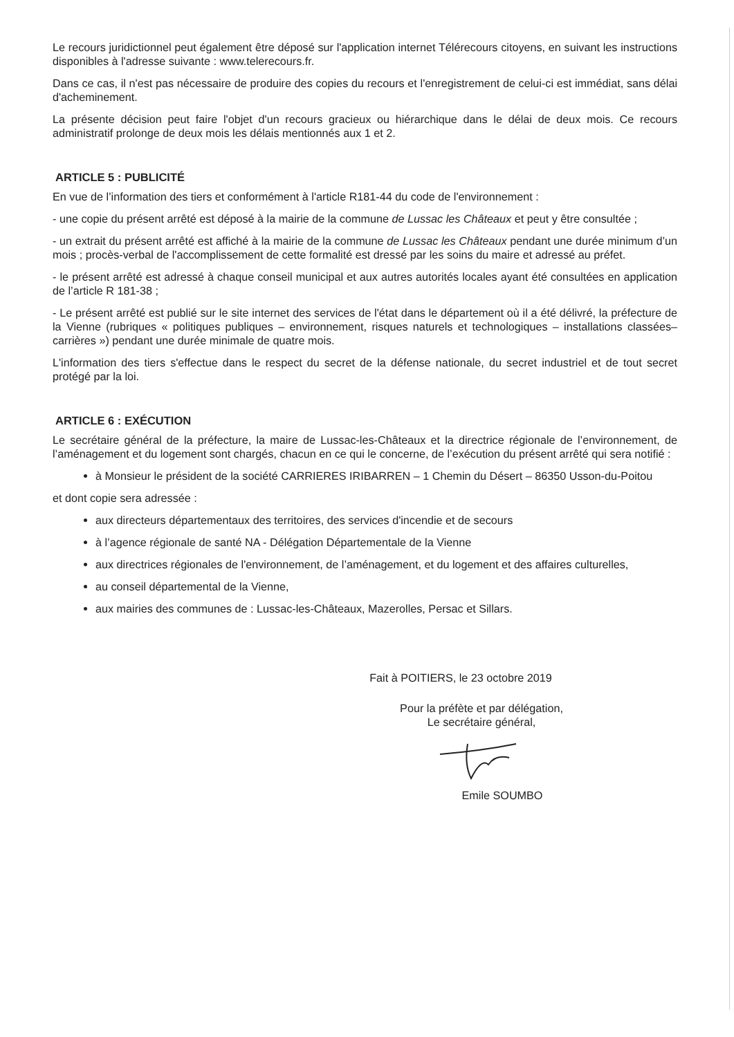Le recours juridictionnel peut également être déposé sur l'application internet Télérecours citoyens, en suivant les instructions disponibles à l'adresse suivante : www.telerecours.fr.
Dans ce cas, il n'est pas nécessaire de produire des copies du recours et l'enregistrement de celui-ci est immédiat, sans délai d'acheminement.
La présente décision peut faire l'objet d'un recours gracieux ou hiérarchique dans le délai de deux mois. Ce recours administratif prolonge de deux mois les délais mentionnés aux 1 et 2.
ARTICLE 5 : PUBLICITÉ
En vue de l’information des tiers et conformément à l'article R181-44 du code de l'environnement :
- une copie du présent arrêté est déposé à la mairie de la commune de Lussac les Châteaux et peut y être consultée ;
- un extrait du présent arrêté est affiché à la mairie de la commune de Lussac les Châteaux pendant une durée minimum d’un mois ; procès-verbal de l'accomplissement de cette formalité est dressé par les soins du maire et adressé au préfet.
- le présent arrêté est adressé à chaque conseil municipal et aux autres autorités locales ayant été consultées en application de l’article R 181-38 ;
- Le présent arrêté est publié sur le site internet des services de l'état dans le département où il a été délivré, la préfecture de la Vienne (rubriques « politiques publiques – environnement, risques naturels et technologiques – installations classées– carrières ») pendant une durée minimale de quatre mois.
L'information des tiers s'effectue dans le respect du secret de la défense nationale, du secret industriel et de tout secret protégé par la loi.
ARTICLE 6 : EXÉCUTION
Le secrétaire général de la préfecture, la maire de Lussac-les-Châteaux et la directrice régionale de l’environnement, de l’aménagement et du logement sont chargés, chacun en ce qui le concerne, de l’exécution du présent arrêté qui sera notifié :
à Monsieur le président de la société CARRIERES IRIBARREN – 1 Chemin du Désert – 86350 Usson-du-Poitou
et dont copie sera adressée :
aux directeurs départementaux des territoires, des services d'incendie et de secours
à l’agence régionale de santé NA - Délégation Départementale de la Vienne
aux directrices régionales de l'environnement, de l’aménagement, et du logement et des affaires culturelles,
au conseil départemental de la Vienne,
aux mairies des communes de : Lussac-les-Châteaux, Mazerolles, Persac et Sillars.
Fait à POITIERS, le 23 octobre 2019
Pour la préfète et par délégation,
Le secrétaire général,
Emile SOUMBO